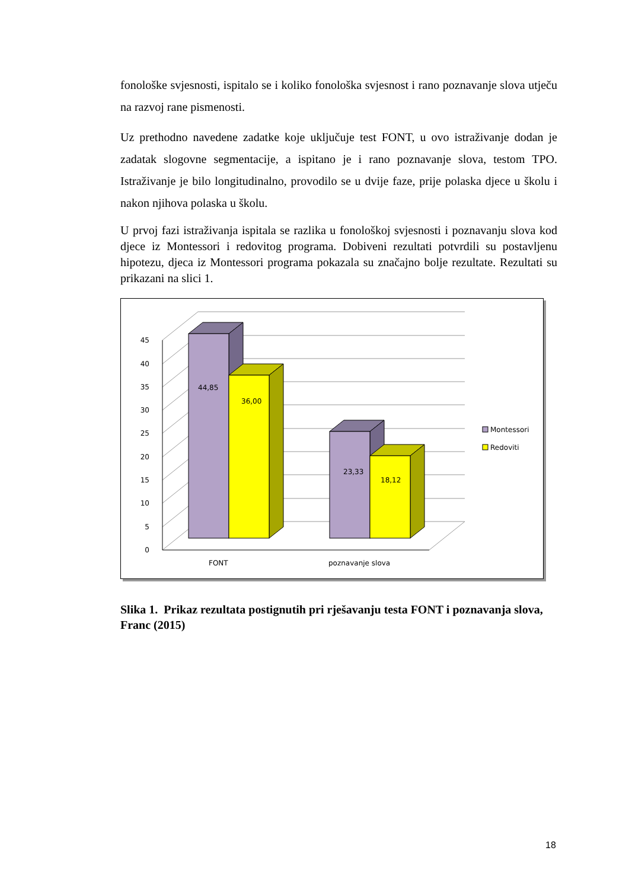fonološke svjesnosti, ispitalo se i koliko fonološka svjesnost i rano poznavanje slova utječu na razvoj rane pismenosti.
Uz prethodno navedene zadatke koje uključuje test FONT, u ovo istraživanje dodan je zadatak slogovne segmentacije, a ispitano je i rano poznavanje slova, testom TPO. Istraživanje je bilo longitudinalno, provodilo se u dvije faze, prije polaska djece u školu i nakon njihova polaska u školu.
U prvoj fazi istraživanja ispitala se razlika u fonološkoj svjesnosti i poznavanju slova kod djece iz Montessori i redovitog programa. Dobiveni rezultati potvrdili su postavljenu hipotezu, djeca iz Montessori programa pokazala su značajno bolje rezultate. Rezultati su prikazani na slici 1.
0
5
10
15
20
25
30
35
40
45
44,85
36,00
23,33
18,12
FONT
poznavanje slova
Montessori
Redoviti
Slika 1. Prikaz rezultata postignutih pri rješavanju testa FONT i poznavanja slova, Franc (2015)
18